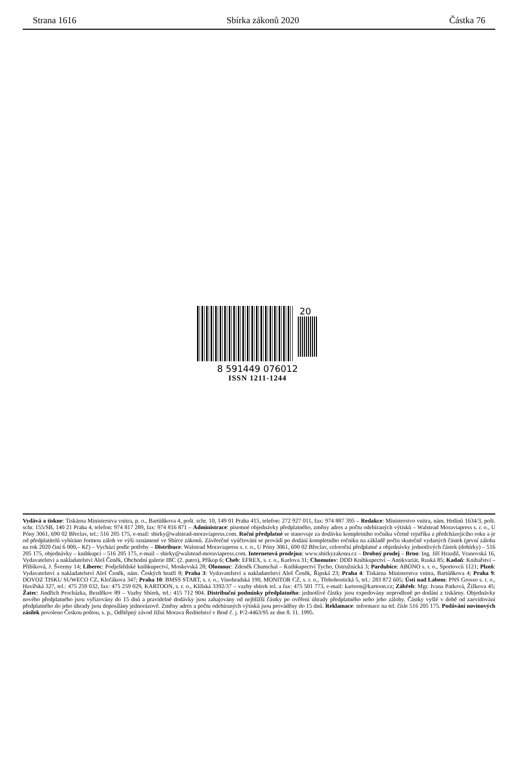Strana 1616 Sbírka zákonů 2020 Částka 76
20
8 591449 076012
ISSN 1211-1244
Vydává a tiskne: Tiskárna Ministerstva vnitra, p. o., Bartůňkova 4, pošt. schr. 10, 149 01 Praha 415, telefon: 272 927 011, fax: 974 887 395 – Redakce: Ministerstvo vnitra, nám. Hrdinů 1634/3, pošt. schr. 155/SB, 140 21 Praha 4, telefon: 974 817 289, fax: 974 816 871 – Administrace: písemné objednávky předplatného, změny adres a počtu odebíraných výtisků – Walstead Moraviapress s. r. o., U Póny 3061, 690 02 Břeclav, tel.: 516 205 175, e-mail: sbirky@walstead-moraviapress.com. Roční předplatné se stanovuje za dodávku kompletního ročníku včetně rejstříku z předcházejícího roku a je od předplatitelů vybíráno formou záloh ve výši oznámené ve Sbírce zákonů. Závěrečné vyúčtování se provádí po dodání kompletního ročníku na základě počtu skutečně vydaných částek (první záloha na rok 2020 činí 6 000,– Kč) – Vychází podle potřeby – Distribuce: Walstead Moraviapress s. r. o., U Póny 3061, 690 02 Břeclav, celoroční předplatné a objednávky jednotlivých částek (dobírky) – 516 205 175, objednávky – knihkupci – 516 205 175, e-mail – sbirky@walstead-moraviapress.com. Internetová prodejna: www.sbirkyzakonu.cz – Drobný prodej – Brno: Ing. Jiří Hrazdil, Vranovská 16, Vydavatelství a nakladatelství Aleš Čeněk, Obchodní galerie IBC (2. patro), Příkop 6; Cheb: EFREX, s. r. o., Karlova 31; Chomutov: DDD Knihkupectví – Antikvariát, Ruská 85; Kadaň: Knihařství – Přibíková, J. Švermy 14; Liberec: Podještědské knihkupectví, Moskevská 28; Olomouc: Zdeněk Chumchal – Knihkupectví Tycho, Ostružnická 3; Pardubice: ABONO s. r. o., Sportovců 1121; Plzeň: Vydavatelství a nakladatelství Aleš Čeněk, nám. Českých bratří 8; Praha 3: Vydavatelství a nakladatelství Aleš Čeněk, Řipská 23; Praha 4: Tiskárna Ministerstva vnitra, Bartůňkova 4; Praha 9: DOVOZ TISKU SUWECO CZ, Klečákova 347; Praha 10: BMSS START, s. r. o., Vinohradská 190, MONITOR CZ, s. r. o., Třebohostická 5, tel.: 283 872 605; Ústí nad Labem: PNS Grosso s. r. o., Havířská 327, tel.: 475 259 032, fax: 475 259 029, KARTOON, s. r. o., Klíšská 3392/37 – vazby sbírek tel. a fax: 475 501 773, e-mail: kartoon@kartoon.cz; Zábřeh: Mgr. Ivana Patková, Žižkova 45; Žatec: Jindřich Procházka, Bezděkov 89 – Vazby Sbírek, tel.: 415 712 904. Distribuční podmínky předplatného: jednotlivé částky jsou expedovány neprodleně po dodání z tiskárny. Objednávky nového předplatného jsou vyřizovány do 15 dnů a pravidelné dodávky jsou zahajovány od nejbližší částky po ověření úhrady předplatného nebo jeho zálohy. Částky vyšlé v době od zaevidování předplatného do jeho úhrady jsou doposílány jednorázově. Změny adres a počtu odebíraných výtisků jsou prováděny do 15 dnů. Reklamace: informace na tel. čísle 516 205 175. Podávání novinových zásilek povoleno Českou poštou, s. p., Odštěpný závod Jižní Morava Ředitelství v Brně č. j. P/2-4463/95 ze dne 8. 11. 1995.